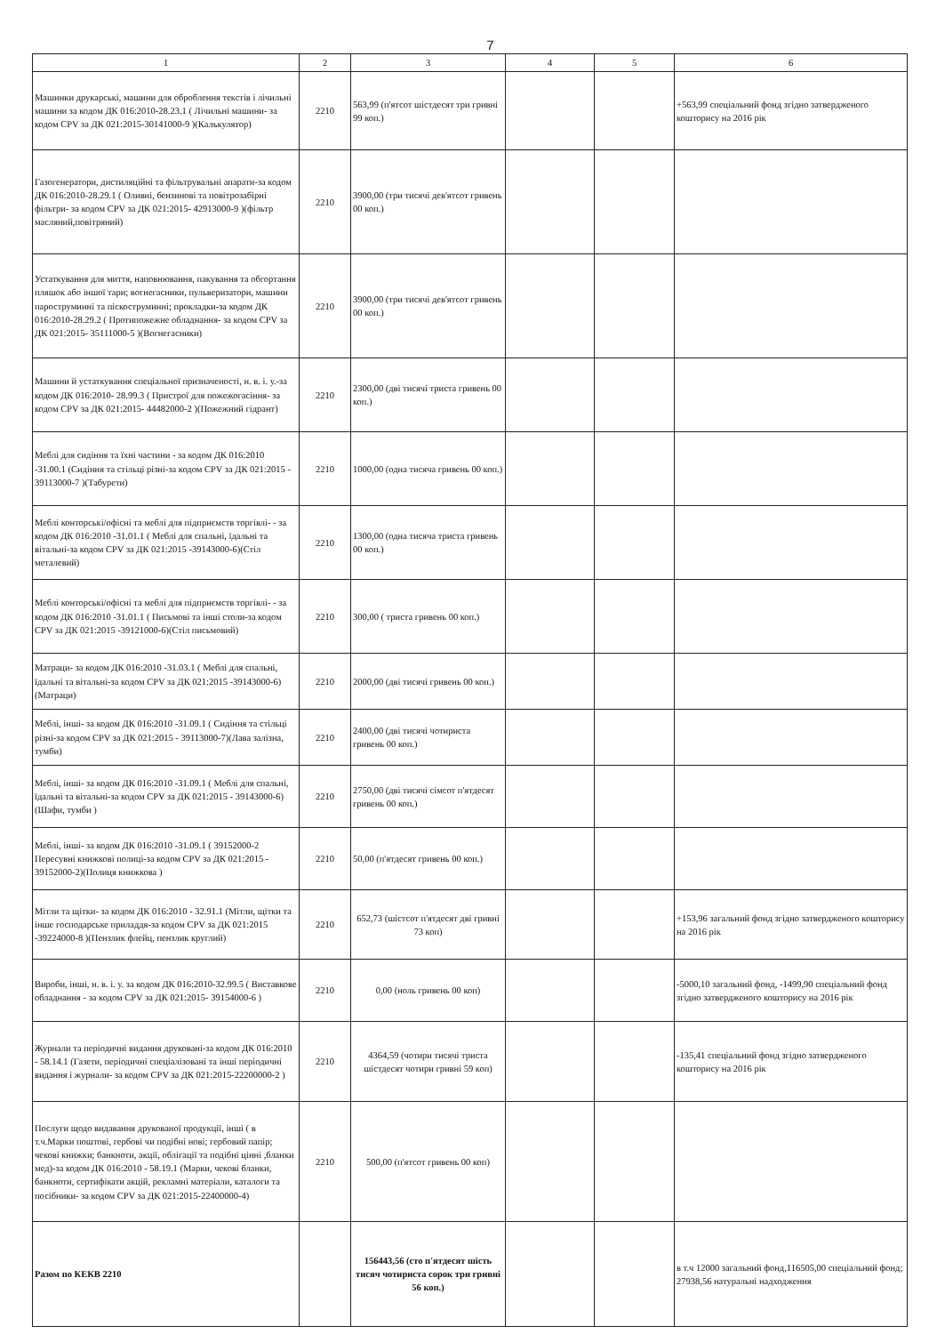7
| 1 | 2 | 3 | 4 | 5 | 6 |
| --- | --- | --- | --- | --- | --- |
| Машинки друкарські, машини для оброблення текстів і лічильні машини за кодом ДК 016:2010-28.23.1 ( Лічильні машини- за кодом CPV за ДК 021:2015-30141000-9 )(Калькулятор) | 2210 | 563,99 (п'ятсот шістдесят три гривні 99 коп.) | | | +563,99 спеціальний фонд згідно затвердженого кошторису на 2016 рік |
| Газогенератори, дистиляційні та фільтрувальні апарати-за кодом ДК 016:2010-28.29.1 ( Оливні, бензинові та повітрозабірні фільтри- за кодом CPV за ДК 021:2015- 42913000-9 )(фільтр масляний,повітряний) | 2210 | 3900,00 (три тисячі дев'ятсот гривень 00 коп.) | | | |
| Устаткування для миття, наповнювання, пакування та обгортання пляшок або іншої тари; вогнегасники, пульверизатори, машини пароструминні та піскоструминні; прокладки-за кодом ДК 016:2010-28.29.2 ( Протипожежне обладнання- за кодом CPV за ДК 021:2015- 35111000-5 )(Вогнегасники) | 2210 | 3900,00 (три тисячі дев'ятсот гривень 00 коп.) | | | |
| Машини й устаткування спеціальної призначеності, н. в. і. у.-за кодом ДК 016:2010- 28.99.3 ( Пристрої для пожежогасіння- за кодом CPV за ДК 021:2015- 44482000-2 )(Пожежний гідрант) | 2210 | 2300,00 (дві тисячі триста гривень 00 коп.) | | | |
| Меблі для сидіння та їхні частини - за кодом ДК 016:2010 -31.00.1 (Сидіння та стільці різні-за кодом CPV за ДК 021:2015 - 39113000-7 )(Табурети) | 2210 | 1000,00 (одна тисяча гривень 00 коп.) | | | |
| Меблі конторські/офісні та меблі для підприємств торгівлі- - за кодом ДК 016:2010 -31.01.1 ( Меблі для спальні, їдальні та вітальні-за кодом CPV за ДК 021:2015 -39143000-6)(Стіл металевий) | 2210 | 1300,00 (одна тисяча триста гривень 00 коп.) | | | |
| Меблі конторські/офісні та меблі для підприємств торгівлі- - за кодом ДК 016:2010 -31.01.1 ( Письмові та інші столи-за кодом CPV за ДК 021:2015 -39121000-6)(Стіл письмовий) | 2210 | 300,00 ( триста гривень 00 коп.) | | | |
| Матраци- за кодом ДК 016:2010 -31.03.1 ( Меблі для спальні, їдальні та вітальні-за кодом CPV за ДК 021:2015 -39143000-6)(Матраци) | 2210 | 2000,00 (дві тисячі гривень 00 коп.) | | | |
| Меблі, інші- за кодом ДК 016:2010 -31.09.1 ( Сидіння та стільці різні-за кодом CPV за ДК 021:2015 - 39113000-7)(Лава залізна, тумби) | 2210 | 2400,00 (дві тисячі чотириста гривень 00 коп.) | | | |
| Меблі, інші- за кодом ДК 016:2010 -31.09.1 ( Меблі для спальні, їдальні та вітальні-за кодом CPV за ДК 021:2015 - 39143000-6)(Шафи, тумби ) | 2210 | 2750,00 (дві тисячі сімсот п'ятдесят гривень 00 коп.) | | | |
| Меблі, інші- за кодом ДК 016:2010 -31.09.1 ( 39152000-2 Пересувні книжкові полиці-за кодом CPV за ДК 021:2015 - 39152000-2)(Полиця книжкова ) | 2210 | 50,00 (п'ятдесят гривень 00 коп.) | | | |
| Мітли та щітки- за кодом ДК 016:2010 - 32.91.1 (Мітли, щітки та інше господарське приладдя-за кодом CPV за ДК 021:2015 -39224000-8 )(Пензлик флейц, пензлик круглий) | 2210 | 652,73 (шістсот п'ятдесят дві гривні 73 коп) | | | +153,96 загальний фонд згідно затвердженого кошторису на 2016 рік |
| Вироби, інші, н. в. і. у. за кодом ДК 016:2010-32.99.5 ( Виставкове обладнання - за кодом CPV за ДК 021:2015- 39154000-6 ) | 2210 | 0,00 (ноль гривень 00 коп) | | | -5000,10 загальний фонд, -1499,90 спеціальний фонд згідно затвердженого кошторису на 2016 рік |
| Журнали та періодичні видання друковані-за кодом ДК 016:2010 - 58.14.1 (Газети, періодичні спеціалізовані та інші періодичні видання і журнали- за кодом CPV за ДК 021:2015-22200000-2 ) | 2210 | 4364,59 (чотири тисячі триста шістдесят чотири гривні 59 коп) | | | -135,41 спеціальний фонд згідно затвердженого кошторису на 2016 рік |
| Послуги щодо видавання друкованої продукції, інші ( в т.ч.Марки поштові, гербові чи подібні нові; гербовий папір; чекові книжки; банкноти, акції, облігації та подібні цінні ,бланки мед)-за кодом ДК 016:2010 - 58.19.1 (Марки, чекові бланки, банкноти, сертифікати акцій, рекламні матеріали, каталоги та посібники- за кодом CPV за ДК 021:2015-22400000-4) | 2210 | 500,00 (п'ятсот гривень 00 коп) | | | |
| Разом по КЕКВ 2210 | | 156443,56 (сто п'ятдесят шість тисяч чотириста сорок три гривні 56 коп.) | | | в т.ч 12000 загальний фонд,116505,00 спеціальний фонд; 27938,56 натуральні надходження |